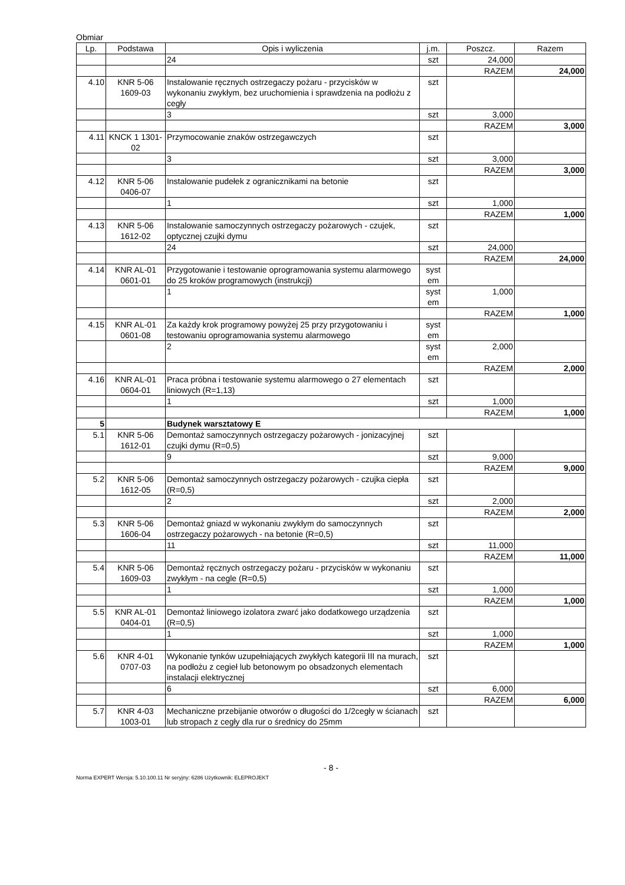Obmiar
| Lp. | Podstawa | Opis i wyliczenia | j.m. | Poszcz. | Razem |
| --- | --- | --- | --- | --- | --- |
| | | 24 | szt | 24,000 | |
| | | | | RAZEM | 24,000 |
| 4.10 | KNR 5-06 1609-03 | Instalowanie ręcznych ostrzegaczy pożaru - przycisków w wykonaniu zwykłym, bez uruchomienia i sprawdzenia na podłożu z cegły | szt | | |
| | | 3 | szt | 3,000 | |
| | | | | RAZEM | 3,000 |
| 4.11 | KNCK 1 1301-02 | Przymocowanie znaków ostrzegawczych | szt | | |
| | | 3 | szt | 3,000 | |
| | | | | RAZEM | 3,000 |
| 4.12 | KNR 5-06 0406-07 | Instalowanie pudełek z ogranicznikami na betonie | szt | | |
| | | 1 | szt | 1,000 | |
| | | | | RAZEM | 1,000 |
| 4.13 | KNR 5-06 1612-02 | Instalowanie samoczynnych ostrzegaczy pożarowych - czujek, optycznej czujki dymu | szt | | |
| | | 24 | szt | 24,000 | |
| | | | | RAZEM | 24,000 |
| 4.14 | KNR AL-01 0601-01 | Przygotowanie i testowanie oprogramowania systemu alarmowego do 25 kroków programowych (instrukcji) | syst em | | |
| | | 1 | syst em | 1,000 | |
| | | | | RAZEM | 1,000 |
| 4.15 | KNR AL-01 0601-08 | Za każdy krok programowy powyżej 25 przy przygotowaniu i testowaniu oprogramowania systemu alarmowego | syst em | | |
| | | 2 | syst em | 2,000 | |
| | | | | RAZEM | 2,000 |
| 4.16 | KNR AL-01 0604-01 | Praca próbna i testowanie systemu alarmowego o 27 elementach liniowych (R=1,13) | szt | | |
| | | 1 | szt | 1,000 | |
| | | | | RAZEM | 1,000 |
| 5 | | Budynek warsztatowy E | | | |
| 5.1 | KNR 5-06 1612-01 | Demontaż samoczynnych ostrzegaczy pożarowych - jonizacyjnej czujki dymu (R=0,5) | szt | | |
| | | 9 | szt | 9,000 | |
| | | | | RAZEM | 9,000 |
| 5.2 | KNR 5-06 1612-05 | Demontaż samoczynnych ostrzegaczy pożarowych - czujka ciepła (R=0,5) | szt | | |
| | | 2 | szt | 2,000 | |
| | | | | RAZEM | 2,000 |
| 5.3 | KNR 5-06 1606-04 | Demontaż gniazd w wykonaniu zwykłym do samoczynnych ostrzegaczy pożarowych - na betonie (R=0,5) | szt | | |
| | | 11 | szt | 11,000 | |
| | | | | RAZEM | 11,000 |
| 5.4 | KNR 5-06 1609-03 | Demontaż ręcznych ostrzegaczy pożaru - przycisków w wykonaniu zwykłym - na cegle (R=0,5) | szt | | |
| | | 1 | szt | 1,000 | |
| | | | | RAZEM | 1,000 |
| 5.5 | KNR AL-01 0404-01 | Demontaż liniowego izolatora zwarć jako dodatkowego urządzenia (R=0,5) | szt | | |
| | | 1 | szt | 1,000 | |
| | | | | RAZEM | 1,000 |
| 5.6 | KNR 4-01 0707-03 | Wykonanie tynków uzupełniających zwykłych kategorii III na murach, na podłożu z cegieł lub betonowym po obsadzonych elementach instalacji elektrycznej | szt | | |
| | | 6 | szt | 6,000 | |
| | | | | RAZEM | 6,000 |
| 5.7 | KNR 4-03 1003-01 | Mechaniczne przebijanie otworów o długości do 1/2cegły w ścianach lub stropach z cegły dla rur o średnicy do 25mm | szt | | |
- 8 -
Norma EXPERT Wersja: 5.10.100.11 Nr seryjny: 6286 Użytkownik: ELEPROJEKT